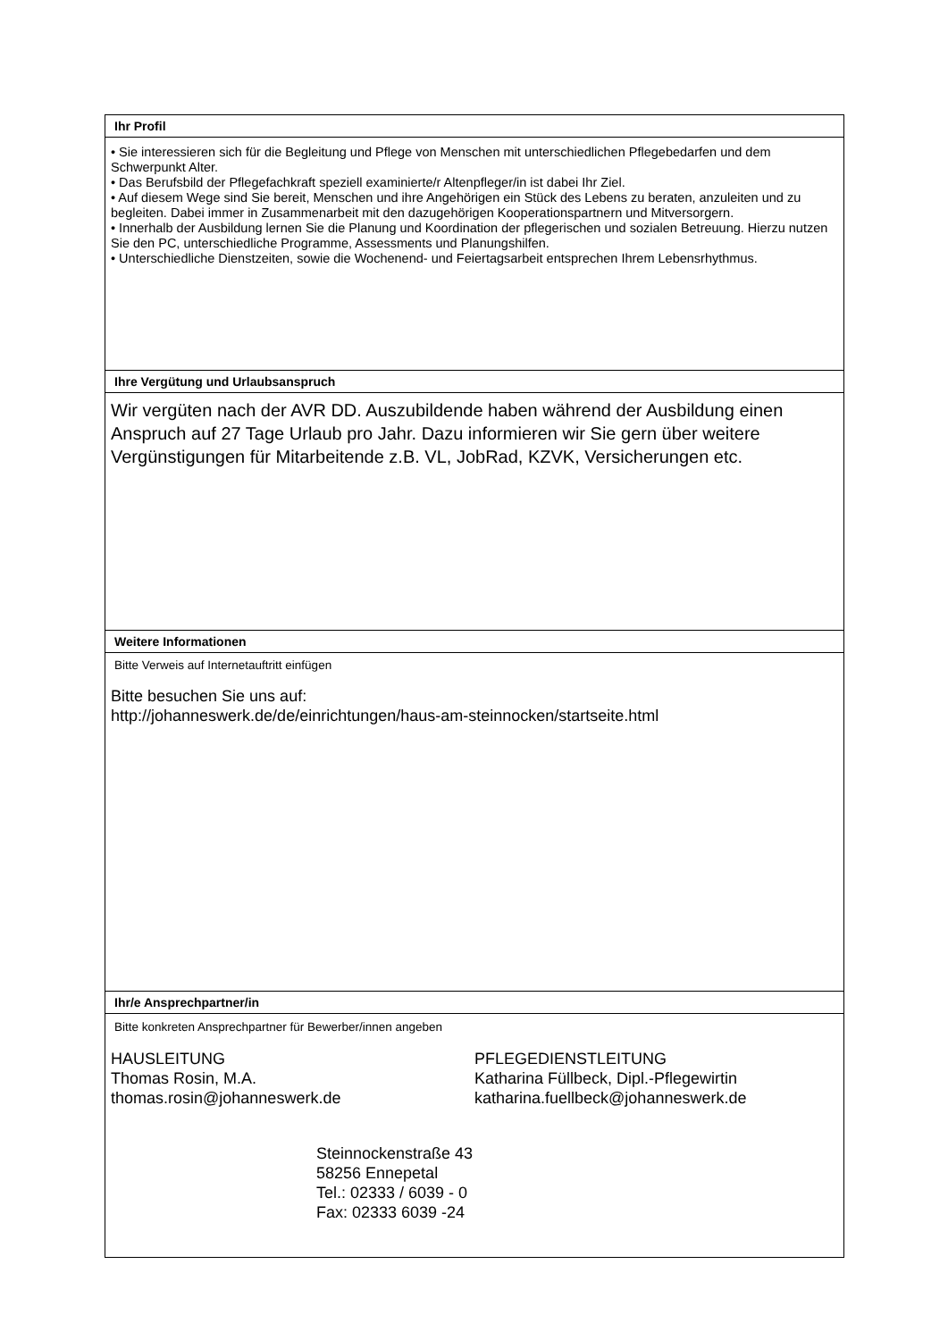Ihr Profil
• Sie interessieren sich für die Begleitung und Pflege von Menschen mit unterschiedlichen Pflegebedarfen und dem Schwerpunkt Alter.
• Das Berufsbild der Pflegefachkraft speziell examinierte/r Altenpfleger/in ist dabei Ihr Ziel.
• Auf diesem Wege sind Sie bereit, Menschen und ihre Angehörigen ein Stück des Lebens zu beraten, anzuleiten und zu begleiten. Dabei immer in Zusammenarbeit mit den dazugehörigen Kooperationspartnern und Mitversorgern.
• Innerhalb der Ausbildung lernen Sie die Planung und Koordination der pflegerischen und sozialen Betreuung. Hierzu nutzen Sie den PC, unterschiedliche Programme, Assessments und Planungshilfen.
• Unterschiedliche Dienstzeiten, sowie die Wochenend- und Feiertagsarbeit entsprechen Ihrem Lebensrhythmus.
Ihre Vergütung und Urlaubsanspruch
Wir vergüten nach der AVR DD. Auszubildende haben während der Ausbildung einen Anspruch auf 27 Tage Urlaub pro Jahr. Dazu informieren wir Sie gern über weitere Vergünstigungen für Mitarbeitende z.B. VL, JobRad, KZVK, Versicherungen etc.
Weitere Informationen
Bitte Verweis auf Internetauftritt einfügen
Bitte besuchen Sie uns auf:
http://johanneswerk.de/de/einrichtungen/haus-am-steinnocken/startseite.html
Ihr/e Ansprechpartner/in
Bitte konkreten Ansprechpartner für Bewerber/innen angeben
HAUSLEITUNG
Thomas Rosin, M.A.
thomas.rosin@johanneswerk.de
PFLEGEDIENSTLEITUNG
Katharina Füllbeck, Dipl.-Pflegewirtin
katharina.fuellbeck@johanneswerk.de
Steinnockenstraße 43
58256 Ennepetal
Tel.: 02333 / 6039 - 0
Fax: 02333 6039 -24